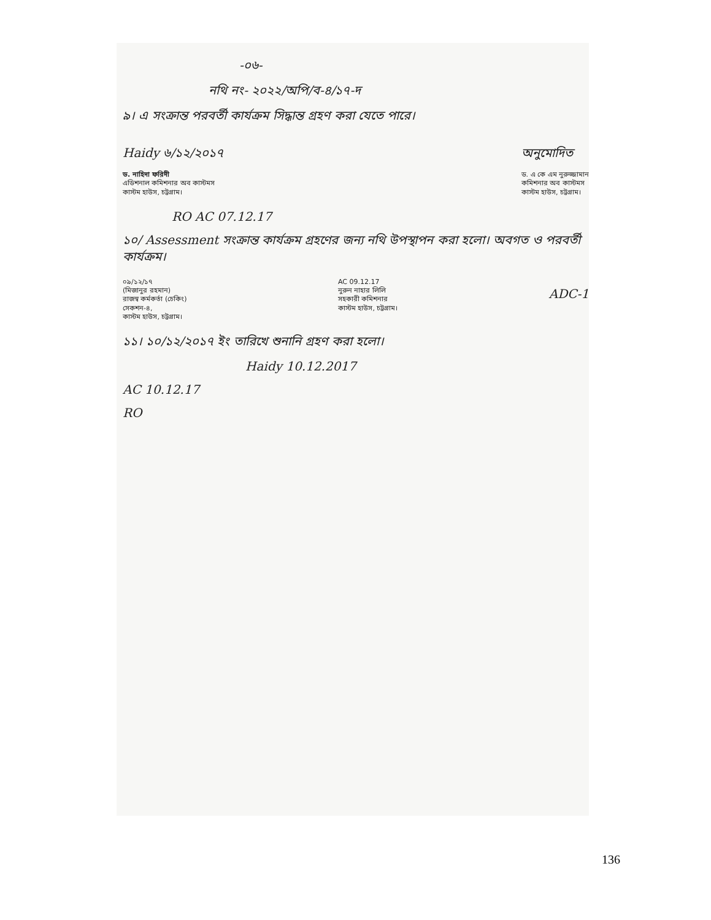-০৬-
নথি নং- ২০২২/অপি/ব-৪/১৭-দ
৯। এ সংক্রান্ত পরবর্তী কার্যক্রম সিদ্ধান্ত গ্রহণ করা যেতে পারে।
Haidy ৬/১২/২০১৭
ড. নাহিদা ফরিদী
এডিশনাল কমিশনার অব কাস্টমস
কাস্টম হাউস, চট্টগ্রাম।
অনুমোদিত
ড. এ কে এম নুরুজ্জামান
কমিশনার অব কাস্টমস
কাস্টম হাউস, চট্টগ্রাম।
RO AC 07.12.17
১০/ Assessment সংক্রান্ত কার্যক্রম গ্রহণের জন্য নথি উপস্থাপন করা হলো। অবগত ও পরবর্তী কার্যক্রম।
০৯/১২/১৭
(মিজানুর রহমান)
রাজস্ব কর্মকর্তা (চেকিং)
সেকশন-৪,
কাস্টম হাউস, চট্টগ্রাম।
AC 09.12.17
নুরুন নাহার লিলি
সহকারী কমিশনার
কাস্টম হাউস, চট্টগ্রাম।
ADC-1
১১। ১০/১২/২০১৭ ইং তারিখে শুনানি গ্রহণ করা হলো।
Haidy 10.12.2017
AC 10.12.17
RO
136